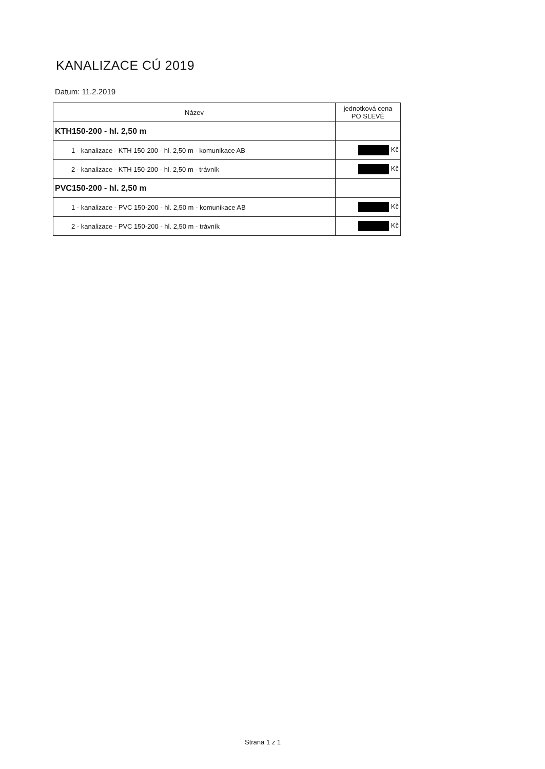KANALIZACE CÚ 2019
Datum: 11.2.2019
| Název | jednotková cena PO SLEVĚ |
| --- | --- |
| KTH150-200 - hl. 2,50 m | |
| 1 - kanalizace - KTH 150-200 - hl. 2,50 m - komunikace AB | Kč |
| 2 - kanalizace - KTH 150-200 - hl. 2,50 m - trávník | Kč |
| PVC150-200 - hl. 2,50 m | |
| 1 - kanalizace - PVC 150-200 - hl. 2,50 m - komunikace AB | Kč |
| 2 - kanalizace - PVC 150-200 - hl. 2,50 m - trávník | Kč |
Strana 1 z 1